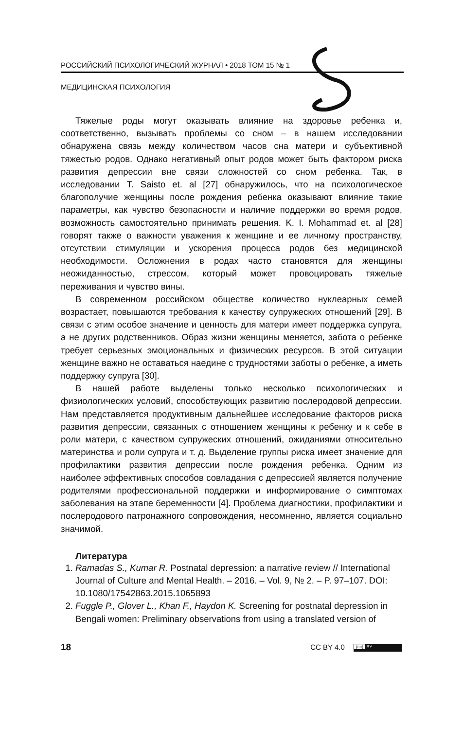РОССИЙСКИЙ ПСИХОЛОГИЧЕСКИЙ ЖУРНАЛ • 2018 ТОМ 15 № 1
МЕДИЦИНСКАЯ ПСИХОЛОГИЯ
Тяжелые роды могут оказывать влияние на здоровье ребенка и, соответственно, вызывать проблемы со сном – в нашем исследовании обнаружена связь между количеством часов сна матери и субъективной тяжестью родов. Однако негативный опыт родов может быть фактором риска развития депрессии вне связи сложностей со сном ребенка. Так, в исследовании T. Saisto et. al [27] обнаружилось, что на психологическое благополучие женщины после рождения ребенка оказывают влияние такие параметры, как чувство безопасности и наличие поддержки во время родов, возможность самостоятельно принимать решения. K. I. Mohammad et. al [28] говорят также о важности уважения к женщине и ее личному пространству, отсутствии стимуляции и ускорения процесса родов без медицинской необходимости. Осложнения в родах часто становятся для женщины неожиданностью, стрессом, который может провоцировать тяжелые переживания и чувство вины.
В современном российском обществе количество нуклеарных семей возрастает, повышаются требования к качеству супружеских отношений [29]. В связи с этим особое значение и ценность для матери имеет поддержка супруга, а не других родственников. Образ жизни женщины меняется, забота о ребенке требует серьезных эмоциональных и физических ресурсов. В этой ситуации женщине важно не оставаться наедине с трудностями заботы о ребенке, а иметь поддержку супруга [30].
В нашей работе выделены только несколько психологических и физиологических условий, способствующих развитию послеродовой депрессии. Нам представляется продуктивным дальнейшее исследование факторов риска развития депрессии, связанных с отношением женщины к ребенку и к себе в роли матери, с качеством супружеских отношений, ожиданиями относительно материнства и роли супруга и т. д. Выделение группы риска имеет значение для профилактики развития депрессии после рождения ребенка. Одним из наиболее эффективных способов совладания с депрессией является получение родителями профессиональной поддержки и информирование о симптомах заболевания на этапе беременности [4]. Проблема диагностики, профилактики и послеродового патронажного сопровождения, несомненно, является социально значимой.
Литература
1. Ramadas S., Kumar R. Postnatal depression: a narrative review // International Journal of Culture and Mental Health. – 2016. – Vol. 9, № 2. – P. 97–107. DOI: 10.1080/17542863.2015.1065893
2. Fuggle P., Glover L., Khan F., Haydon K. Screening for postnatal depression in Bengali women: Preliminary observations from using a translated version of
18 CC BY 4.0 (cc) BY